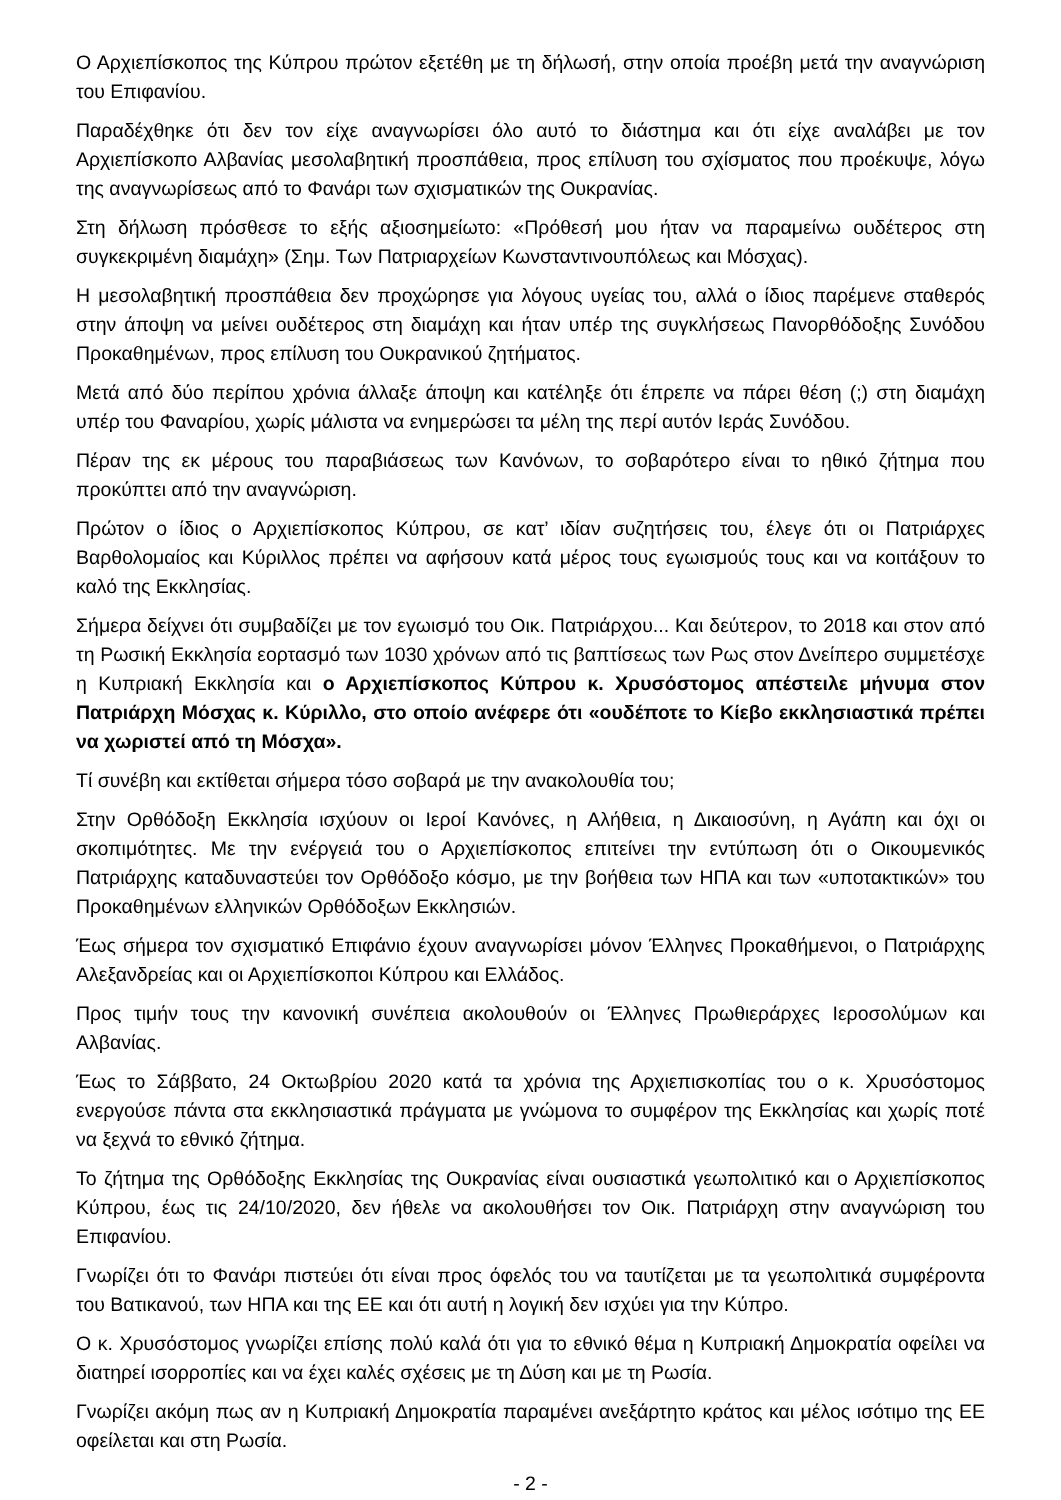Ο Αρχιεπίσκοπος της Κύπρου πρώτον εξετέθη με τη δήλωσή, στην οποία προέβη μετά την αναγνώριση του Επιφανίου.
Παραδέχθηκε ότι δεν τον είχε αναγνωρίσει όλο αυτό το διάστημα και ότι είχε αναλάβει με τον Αρχιεπίσκοπο Αλβανίας μεσολαβητική προσπάθεια, προς επίλυση του σχίσματος που προέκυψε, λόγω της αναγνωρίσεως από το Φανάρι των σχισματικών της Ουκρανίας.
Στη δήλωση πρόσθεσε το εξής αξιοσημείωτο: «Πρόθεσή μου ήταν να παραμείνω ουδέτερος στη συγκεκριμένη διαμάχη» (Σημ. Των Πατριαρχείων Κωνσταντινουπόλεως και Μόσχας).
Η μεσολαβητική προσπάθεια δεν προχώρησε για λόγους υγείας του, αλλά ο ίδιος παρέμενε σταθερός στην άποψη να μείνει ουδέτερος στη διαμάχη και ήταν υπέρ της συγκλήσεως Πανορθόδοξης Συνόδου Προκαθημένων, προς επίλυση του Ουκρανικού ζητήματος.
Μετά από δύο περίπου χρόνια άλλαξε άποψη και κατέληξε ότι έπρεπε να πάρει θέση (;) στη διαμάχη υπέρ του Φαναρίου, χωρίς μάλιστα να ενημερώσει τα μέλη της περί αυτόν Ιεράς Συνόδου.
Πέραν της εκ μέρους του παραβιάσεως των Κανόνων, το σοβαρότερο είναι το ηθικό ζήτημα που προκύπτει από την αναγνώριση.
Πρώτον ο ίδιος ο Αρχιεπίσκοπος Κύπρου, σε κατ’ ιδίαν συζητήσεις του, έλεγε ότι οι Πατριάρχες Βαρθολομαίος και Κύριλλος πρέπει να αφήσουν κατά μέρος τους εγωισμούς τους και να κοιτάξουν το καλό της Εκκλησίας.
Σήμερα δείχνει ότι συμβαδίζει με τον εγωισμό του Οικ. Πατριάρχου... Και δεύτερον, το 2018 και στον από τη Ρωσική Εκκλησία εορτασμό των 1030 χρόνων από τις βαπτίσεως των Ρως στον Δνείπερο συμμετέσχε η Κυπριακή Εκκλησία και ο Αρχιεπίσκοπος Κύπρου κ. Χρυσόστομος απέστειλε μήνυμα στον Πατριάρχη Μόσχας κ. Κύριλλο, στο οποίο ανέφερε ότι «ουδέποτε το Κίεβο εκκλησιαστικά πρέπει να χωριστεί από τη Μόσχα».
Τί συνέβη και εκτίθεται σήμερα τόσο σοβαρά με την ανακολουθία του;
Στην Ορθόδοξη Εκκλησία ισχύουν οι Ιεροί Κανόνες, η Αλήθεια, η Δικαιοσύνη, η Αγάπη και όχι οι σκοπιμότητες. Με την ενέργειά του ο Αρχιεπίσκοπος επιτείνει την εντύπωση ότι ο Οικουμενικός Πατριάρχης καταδυναστεύει τον Ορθόδοξο κόσμο, με την βοήθεια των ΗΠΑ και των «υποτακτικών» του Προκαθημένων ελληνικών Ορθόδοξων Εκκλησιών.
Έως σήμερα τον σχισματικό Επιφάνιο έχουν αναγνωρίσει μόνον Έλληνες Προκαθήμενοι, ο Πατριάρχης Αλεξανδρείας και οι Αρχιεπίσκοποι Κύπρου και Ελλάδος.
Προς τιμήν τους την κανονική συνέπεια ακολουθούν οι Έλληνες Πρωθιεράρχες Ιεροσολύμων και Αλβανίας.
Έως το Σάββατο, 24 Οκτωβρίου 2020 κατά τα χρόνια της Αρχιεπισκοπίας του ο κ. Χρυσόστομος ενεργούσε πάντα στα εκκλησιαστικά πράγματα με γνώμονα το συμφέρον της Εκκλησίας και χωρίς ποτέ να ξεχνά το εθνικό ζήτημα.
Το ζήτημα της Ορθόδοξης Εκκλησίας της Ουκρανίας είναι ουσιαστικά γεωπολιτικό και ο Αρχιεπίσκοπος Κύπρου, έως τις 24/10/2020, δεν ήθελε να ακολουθήσει τον Οικ. Πατριάρχη στην αναγνώριση του Επιφανίου.
Γνωρίζει ότι το Φανάρι πιστεύει ότι είναι προς όφελός του να ταυτίζεται με τα γεωπολιτικά συμφέροντα του Βατικανού, των ΗΠΑ και της ΕΕ και ότι αυτή η λογική δεν ισχύει για την Κύπρο.
Ο κ. Χρυσόστομος γνωρίζει επίσης πολύ καλά ότι για το εθνικό θέμα η Κυπριακή Δημοκρατία οφείλει να διατηρεί ισορροπίες και να έχει καλές σχέσεις με τη Δύση και με τη Ρωσία.
Γνωρίζει ακόμη πως αν η Κυπριακή Δημοκρατία παραμένει ανεξάρτητο κράτος και μέλος ισότιμο της ΕΕ οφείλεται και στη Ρωσία.
- 2 -